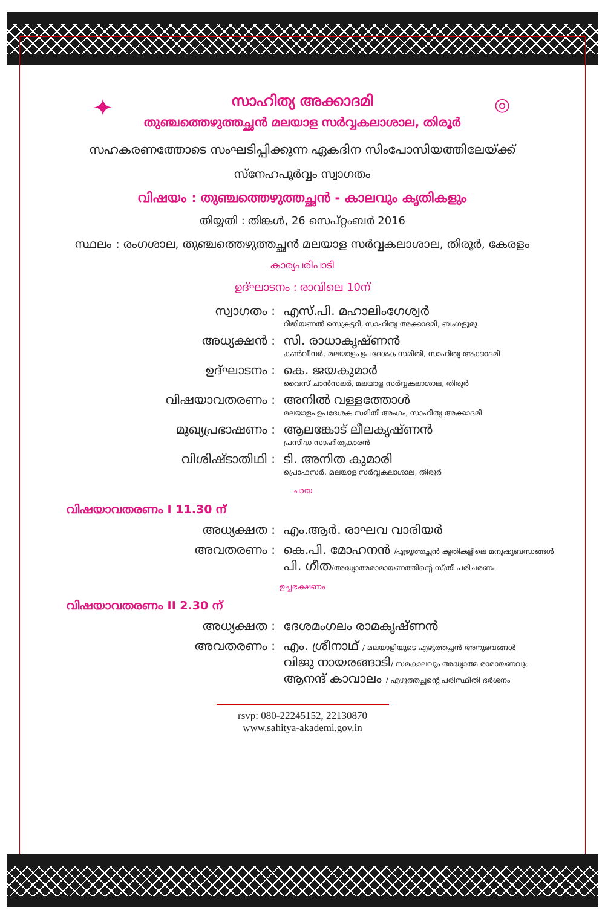✦ ◎
സാഹിത്യ അക്കാദമി
തുഞ്ചത്തെഴുത്തച്ഛൻ മലയാള സർവ്വകലാശാല, തിരൂർ
സഹകരണത്തോടെ സംഘടിപ്പിക്കുന്ന ഏകദിന സിംപോസിയത്തിലേയ്ക്ക്
സ്നേഹപൂർവ്വം സ്വാഗതം
വിഷയം : തുഞ്ചത്തെഴുത്തച്ഛൻ - കാലവും കൃതികളും
തിയ്യതി : തിങ്കൾ, 26 സെപ്റ്റംബർ 2016
സ്ഥലം : രംഗശാല, തുഞ്ചത്തെഴുത്തച്ഛൻ മലയാള സർവ്വകലാശാല, തിരൂർ, കേരളം
കാര്യപരിപാടി
ഉദ്ഘാടനം : രാവിലെ 10ന്
സ്വാഗതം : എസ്.പി. മഹാലിംഗേശ്വർ
റീജിയണൽ സെക്രട്ടറി, സാഹിത്യ അക്കാദമി, ബംഗളൂരു
അധ്യക്ഷൻ : സി. രാധാകൃഷ്ണൻ
കൺവീനർ, മലയാളം ഉപദേശക സമിതി, സാഹിത്യ അക്കാദമി
ഉദ്ഘാടനം : കെ. ജയകുമാർ
വൈസ് ചാൻസലർ, മലയാള സർവ്വകലാശാല, തിരൂർ
വിഷയാവതരണം : അനിൽ വള്ളത്തോൾ
മലയാളം ഉപദേശക സമിതി അംഗം, സാഹിത്യ അക്കാദമി
മുഖ്യപ്രഭാഷണം : ആലങ്കോട് ലീലകൃഷ്ണൻ
പ്രസിദ്ധ സാഹിത്യകാരൻ
വിശിഷ്ടാതിഥി : ടി. അനിത കുമാരി
പ്രൊഫസർ, മലയാള സർവ്വകലാശാല, തിരൂർ
ചായ
വിഷയാവതരണം I 11.30 ന്
അധ്യക്ഷത : എം.ആർ. രാഘവ വാരിയർ
അവതരണം : കെ.പി. മോഹനൻ /എഴുത്തച്ഛൻ കൃതികളിലെ മനുഷ്യബന്ധങ്ങൾ
പി. ഗീത/അദ്ധ്യാത്മരാമായണത്തിന്റെ സ്ത്രീ പരിചരണം
ഉച്ചഭക്ഷണം
വിഷയാവതരണം II 2.30 ന്
അധ്യക്ഷത : ദേശമംഗലം രാമകൃഷ്ണൻ
അവതരണം : എം. ശ്രീനാഥ് / മലയാളിയുടെ എഴുത്തച്ഛൻ അനുഭവങ്ങൾ
വിജു നായരങ്ങാടി/ സമകാലവും അദ്ധ്യാത്മ രാമായണവും
ആനന്ദ് കാവാലം / എഴുത്തച്ഛന്റെ പരിസ്ഥിതി ദർശനം
rsvp: 080-22245152, 22130870
www.sahitya-akademi.gov.in